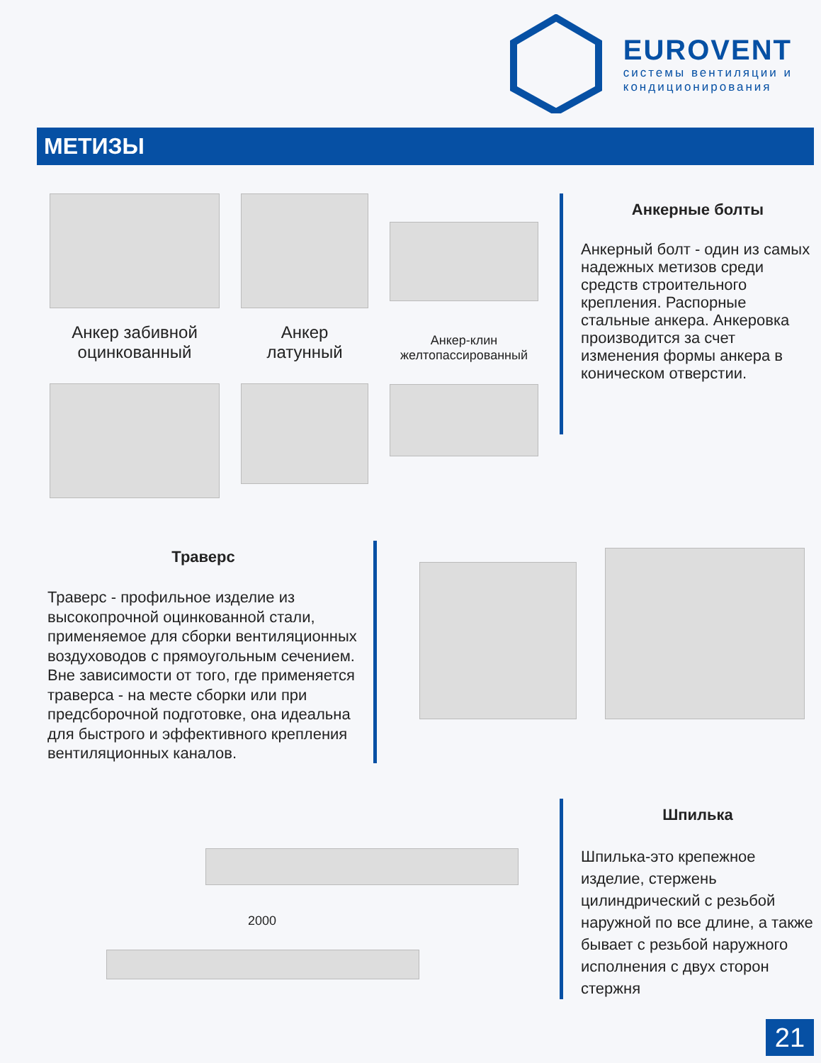EUROVENT
системы вентиляции и
кондиционирования
МЕТИЗЫ
Анкер забивной оцинкованный
Анкер латунный
Анкер-клин желтопассированный
Анкерные болты
Анкерный болт - один из самых надежных метизов среди средств строительного крепления. Распорные стальные анкера. Анкеровка производится за счет изменения формы анкера в коническом отверстии.
Траверс
Траверс - профильное изделие из высокопрочной оцинкованной стали, применяемое для сборки вентиляционных воздуховодов с прямоугольным сечением.
Вне зависимости от того, где применяется траверса - на месте сборки или при предсборочной подготовке, она идеальна для быстрого и эффективного крепления вентиляционных каналов.
2000
Шпилька
Шпилька-это крепежное изделие, стержень цилиндрический с резьбой наружной по все длине, а также бывает с резьбой наружного исполнения с двух сторон стержня
21